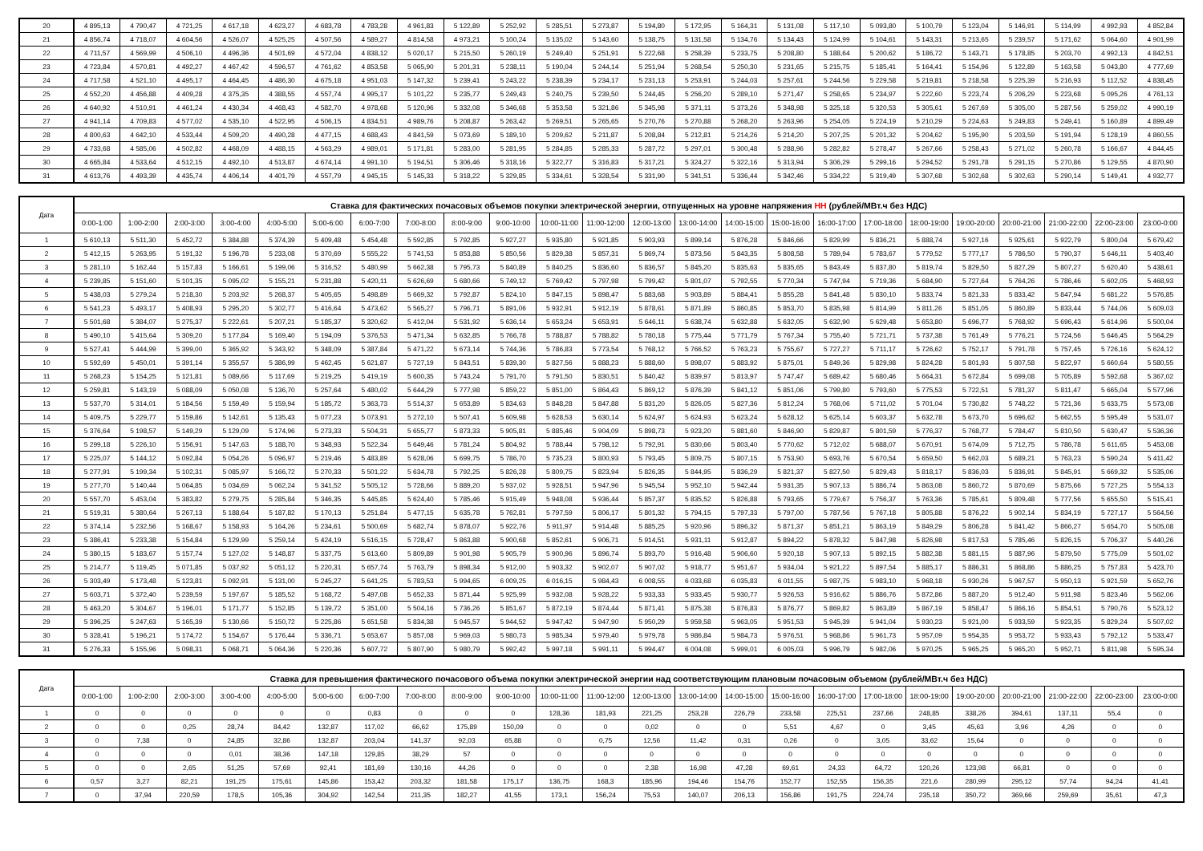| 20 | 4 895,13 | 4 790,47 | 4 721,25 | 4 617,18 | 4 623,27 | 4 683,78 | 4 783,28 | 4 961,83 | 5 122,89 | 5 252,92 | 5 285,51 | 5 273,87 | 5 194,80 | 5 172,95 | 5 164,31 | 5 131,08 | 5 117,10 | 5 093,80 | 5 100,79 | 5 123,04 | 5 146,91 | 5 114,99 | 4 992,93 | 4 852,84 |
| 21 | 4 856,74 | 4 718,07 | 4 604,56 | 4 526,07 | 4 525,25 | 4 507,56 | 4 589,27 | 4 814,58 | 4 973,21 | 5 100,24 | 5 135,02 | 5 143,60 | 5 138,75 | 5 131,58 | 5 134,76 | 5 134,43 | 5 124,99 | 5 104,61 | 5 143,31 | 5 213,65 | 5 239,57 | 5 171,62 | 5 064,60 | 4 901,99 |
| 22 | 4 711,57 | 4 569,99 | 4 506,10 | 4 496,36 | 4 501,69 | 4 572,04 | 4 838,12 | 5 020,17 | 5 215,50 | 5 260,19 | 5 249,40 | 5 251,91 | 5 222,68 | 5 258,39 | 5 233,75 | 5 208,80 | 5 188,64 | 5 200,62 | 5 186,72 | 5 143,71 | 5 178,85 | 5 203,70 | 4 992,13 | 4 842,51 |
| 23 | 4 723,84 | 4 570,81 | 4 492,27 | 4 467,42 | 4 596,57 | 4 761,62 | 4 853,58 | 5 065,90 | 5 201,31 | 5 238,11 | 5 190,04 | 5 244,14 | 5 251,94 | 5 268,54 | 5 250,30 | 5 231,65 | 5 215,75 | 5 185,41 | 5 164,41 | 5 154,96 | 5 122,89 | 5 163,58 | 5 043,80 | 4 777,69 |
| 24 | 4 717,58 | 4 521,10 | 4 495,17 | 4 464,45 | 4 486,30 | 4 675,18 | 4 951,03 | 5 147,32 | 5 239,41 | 5 243,22 | 5 238,39 | 5 234,17 | 5 231,13 | 5 253,91 | 5 244,03 | 5 257,61 | 5 244,56 | 5 229,58 | 5 219,81 | 5 218,58 | 5 225,39 | 5 216,93 | 5 112,52 | 4 838,45 |
| 25 | 4 552,20 | 4 456,88 | 4 409,28 | 4 375,35 | 4 388,55 | 4 557,74 | 4 995,17 | 5 101,22 | 5 235,77 | 5 249,43 | 5 240,75 | 5 239,50 | 5 244,45 | 5 256,20 | 5 289,10 | 5 271,47 | 5 258,65 | 5 234,97 | 5 222,60 | 5 223,74 | 5 206,29 | 5 223,68 | 5 095,26 | 4 761,13 |
| 26 | 4 640,92 | 4 510,91 | 4 461,24 | 4 430,34 | 4 468,43 | 4 582,70 | 4 978,68 | 5 120,96 | 5 332,08 | 5 346,68 | 5 353,58 | 5 321,86 | 5 345,98 | 5 371,11 | 5 373,26 | 5 348,98 | 5 325,18 | 5 320,53 | 5 305,61 | 5 267,69 | 5 305,00 | 5 287,56 | 5 259,02 | 4 990,19 |
| 27 | 4 941,14 | 4 709,83 | 4 577,02 | 4 535,10 | 4 522,95 | 4 506,15 | 4 834,51 | 4 989,76 | 5 208,87 | 5 263,42 | 5 269,51 | 5 265,65 | 5 270,76 | 5 270,88 | 5 268,20 | 5 263,96 | 5 254,05 | 5 224,19 | 5 210,29 | 5 224,63 | 5 249,83 | 5 249,41 | 5 160,89 | 4 899,49 |
| 28 | 4 800,63 | 4 642,10 | 4 533,44 | 4 509,20 | 4 490,28 | 4 477,15 | 4 688,43 | 4 841,59 | 5 073,69 | 5 189,10 | 5 209,62 | 5 211,87 | 5 208,84 | 5 212,81 | 5 214,26 | 5 214,20 | 5 207,25 | 5 201,32 | 5 204,62 | 5 195,90 | 5 203,59 | 5 191,94 | 5 128,19 | 4 860,55 |
| 29 | 4 733,68 | 4 585,06 | 4 502,82 | 4 468,09 | 4 488,15 | 4 563,29 | 4 989,01 | 5 171,81 | 5 283,00 | 5 281,95 | 5 284,85 | 5 285,33 | 5 287,72 | 5 297,01 | 5 300,48 | 5 288,96 | 5 282,82 | 5 278,47 | 5 267,66 | 5 258,43 | 5 271,02 | 5 260,78 | 5 166,67 | 4 844,45 |
| 30 | 4 665,84 | 4 533,64 | 4 512,15 | 4 492,10 | 4 513,87 | 4 674,14 | 4 991,10 | 5 194,51 | 5 306,46 | 5 318,16 | 5 322,77 | 5 316,83 | 5 317,21 | 5 324,27 | 5 322,16 | 5 313,94 | 5 306,29 | 5 299,16 | 5 294,52 | 5 291,78 | 5 291,15 | 5 270,86 | 5 129,55 | 4 870,90 |
| 31 | 4 613,76 | 4 493,39 | 4 435,74 | 4 406,14 | 4 401,79 | 4 557,79 | 4 945,15 | 5 145,33 | 5 318,22 | 5 329,85 | 5 334,61 | 5 328,54 | 5 331,90 | 5 341,51 | 5 336,44 | 5 342,46 | 5 334,22 | 5 319,49 | 5 307,68 | 5 302,68 | 5 302,63 | 5 290,14 | 5 149,41 | 4 932,77 |
| Дата | Ставка для фактических почасовых объемов покупки электрической энергии, отпущенных на уровне напряжения НН (рублей/МВт.ч без НДС) | | | | | | | | | | | | | | | | | | | | | | | |
| --- | --- | --- | --- | --- | --- | --- | --- | --- | --- | --- | --- | --- | --- | --- | --- | --- | --- | --- | --- | --- | --- | --- | --- | --- |
| | 0:00-1:00 | 1:00-2:00 | 2:00-3:00 | 3:00-4:00 | 4:00-5:00 | 5:00-6:00 | 6:00-7:00 | 7:00-8:00 | 8:00-9:00 | 9:00-10:00 | 10:00-11:00 | 11:00-12:00 | 12:00-13:00 | 13:00-14:00 | 14:00-15:00 | 15:00-16:00 | 16:00-17:00 | 17:00-18:00 | 18:00-19:00 | 19:00-20:00 | 20:00-21:00 | 21:00-22:00 | 22:00-23:00 | 23:00-0:00 |
| 1 | 5 610,13 | 5 511,30 | 5 452,72 | 5 384,88 | 5 374,39 | 5 409,48 | 5 454,48 | 5 592,85 | 5 792,85 | 5 927,27 | 5 935,80 | 5 921,85 | 5 903,93 | 5 899,14 | 5 876,28 | 5 846,66 | 5 829,99 | 5 836,21 | 5 888,74 | 5 927,16 | 5 925,61 | 5 922,79 | 5 800,04 | 5 679,42 |
| 2 | 5 412,15 | 5 263,95 | 5 191,32 | 5 196,78 | 5 233,08 | 5 370,69 | 5 555,22 | 5 741,53 | 5 853,88 | 5 850,56 | 5 829,38 | 5 857,31 | 5 869,74 | 5 873,56 | 5 843,35 | 5 808,58 | 5 789,94 | 5 783,67 | 5 779,52 | 5 777,17 | 5 786,50 | 5 790,37 | 5 646,11 | 5 403,40 |
| 3 | 5 281,10 | 5 162,44 | 5 157,83 | 5 166,61 | 5 199,06 | 5 316,52 | 5 480,99 | 5 662,38 | 5 795,73 | 5 840,89 | 5 840,25 | 5 836,60 | 5 836,57 | 5 845,20 | 5 835,63 | 5 835,65 | 5 843,49 | 5 837,80 | 5 819,74 | 5 829,50 | 5 827,29 | 5 807,27 | 5 620,40 | 5 438,61 |
| 4 | 5 239,85 | 5 151,60 | 5 101,35 | 5 095,02 | 5 155,21 | 5 231,88 | 5 420,11 | 5 626,69 | 5 680,66 | 5 749,12 | 5 769,42 | 5 797,98 | 5 799,42 | 5 801,07 | 5 792,55 | 5 770,34 | 5 747,94 | 5 719,36 | 5 684,90 | 5 727,64 | 5 764,26 | 5 786,46 | 5 602,05 | 5 468,93 |
| 5 | 5 438,03 | 5 279,24 | 5 218,30 | 5 203,92 | 5 268,37 | 5 405,65 | 5 498,89 | 5 669,32 | 5 792,87 | 5 824,10 | 5 847,15 | 5 898,47 | 5 883,68 | 5 903,89 | 5 884,41 | 5 855,28 | 5 841,48 | 5 830,10 | 5 833,74 | 5 821,33 | 5 833,42 | 5 847,94 | 5 681,22 | 5 576,85 |
| 6 | 5 541,23 | 5 493,17 | 5 408,93 | 5 295,20 | 5 302,77 | 5 416,64 | 5 473,62 | 5 565,27 | 5 796,71 | 5 891,06 | 5 932,91 | 5 912,19 | 5 878,61 | 5 871,89 | 5 860,85 | 5 853,70 | 5 835,98 | 5 814,99 | 5 811,26 | 5 851,05 | 5 860,89 | 5 833,44 | 5 744,06 | 5 609,03 |
| 7 | 5 501,68 | 5 384,07 | 5 275,37 | 5 222,61 | 5 207,21 | 5 185,37 | 5 320,62 | 5 412,04 | 5 531,92 | 5 636,14 | 5 653,24 | 5 653,91 | 5 646,11 | 5 638,74 | 5 632,88 | 5 632,05 | 5 632,90 | 5 629,48 | 5 653,80 | 5 696,77 | 5 768,92 | 5 696,43 | 5 614,96 | 5 500,04 |
| 8 | 5 490,10 | 5 415,64 | 5 309,20 | 5 177,84 | 5 169,40 | 5 194,09 | 5 376,53 | 5 471,34 | 5 632,85 | 5 766,78 | 5 788,87 | 5 788,82 | 5 780,18 | 5 775,44 | 5 771,79 | 5 767,34 | 5 755,40 | 5 721,71 | 5 737,38 | 5 761,49 | 5 776,21 | 5 724,56 | 5 646,45 | 5 564,29 |
| 9 | 5 527,41 | 5 444,99 | 5 399,00 | 5 365,92 | 5 343,92 | 5 348,09 | 5 387,84 | 5 471,22 | 5 673,14 | 5 744,36 | 5 786,83 | 5 773,54 | 5 768,12 | 5 766,52 | 5 763,23 | 5 755,67 | 5 727,27 | 5 711,17 | 5 726,62 | 5 752,17 | 5 791,78 | 5 757,45 | 5 726,16 | 5 624,12 |
| 10 | 5 592,69 | 5 450,01 | 5 391,14 | 5 355,57 | 5 386,99 | 5 462,45 | 5 621,87 | 5 727,19 | 5 843,51 | 5 839,30 | 5 827,56 | 5 888,23 | 5 888,60 | 5 898,07 | 5 883,92 | 5 875,01 | 5 849,36 | 5 829,98 | 5 824,28 | 5 801,93 | 5 807,58 | 5 822,97 | 5 660,64 | 5 580,55 |
| 11 | 5 268,23 | 5 154,25 | 5 121,81 | 5 089,66 | 5 117,69 | 5 219,25 | 5 419,19 | 5 600,35 | 5 743,24 | 5 791,70 | 5 791,50 | 5 830,51 | 5 840,42 | 5 839,97 | 5 813,97 | 5 747,47 | 5 689,42 | 5 680,46 | 5 664,31 | 5 672,84 | 5 699,08 | 5 705,89 | 5 592,68 | 5 367,02 |
| 12 | 5 259,81 | 5 143,19 | 5 088,09 | 5 050,08 | 5 136,70 | 5 257,64 | 5 480,02 | 5 644,29 | 5 777,98 | 5 859,22 | 5 851,00 | 5 864,43 | 5 869,12 | 5 876,39 | 5 841,12 | 5 851,06 | 5 799,80 | 5 793,60 | 5 775,53 | 5 722,51 | 5 781,37 | 5 811,47 | 5 665,04 | 5 577,96 |
| 13 | 5 537,70 | 5 314,01 | 5 184,56 | 5 159,49 | 5 159,94 | 5 185,72 | 5 363,73 | 5 514,37 | 5 653,89 | 5 834,63 | 5 848,28 | 5 847,88 | 5 831,20 | 5 826,05 | 5 827,36 | 5 812,24 | 5 768,06 | 5 711,02 | 5 701,04 | 5 730,82 | 5 748,22 | 5 721,36 | 5 633,75 | 5 573,08 |
| 14 | 5 409,75 | 5 229,77 | 5 159,86 | 5 142,61 | 5 135,43 | 5 077,23 | 5 073,91 | 5 272,10 | 5 507,41 | 5 609,98 | 5 628,53 | 5 630,14 | 5 624,97 | 5 624,93 | 5 623,24 | 5 628,12 | 5 625,14 | 5 603,37 | 5 632,78 | 5 673,70 | 5 696,62 | 5 662,55 | 5 595,49 | 5 531,07 |
| 15 | 5 376,64 | 5 198,57 | 5 149,29 | 5 129,09 | 5 174,96 | 5 273,33 | 5 504,31 | 5 655,77 | 5 873,33 | 5 905,81 | 5 885,46 | 5 904,09 | 5 898,73 | 5 923,20 | 5 881,60 | 5 846,90 | 5 829,87 | 5 801,59 | 5 776,37 | 5 768,77 | 5 784,47 | 5 810,50 | 5 630,47 | 5 536,36 |
| 16 | 5 299,18 | 5 226,10 | 5 156,91 | 5 147,63 | 5 188,70 | 5 348,93 | 5 522,34 | 5 649,46 | 5 781,24 | 5 804,92 | 5 788,44 | 5 798,12 | 5 792,91 | 5 830,66 | 5 803,40 | 5 770,62 | 5 712,02 | 5 688,07 | 5 670,91 | 5 674,09 | 5 712,75 | 5 786,78 | 5 611,65 | 5 453,08 |
| 17 | 5 225,07 | 5 144,12 | 5 092,84 | 5 054,26 | 5 096,97 | 5 219,46 | 5 483,89 | 5 628,06 | 5 699,75 | 5 786,70 | 5 735,23 | 5 800,93 | 5 793,45 | 5 809,75 | 5 807,15 | 5 753,90 | 5 693,76 | 5 670,54 | 5 659,50 | 5 662,03 | 5 689,21 | 5 763,23 | 5 590,24 | 5 411,42 |
| 18 | 5 277,91 | 5 199,34 | 5 102,31 | 5 085,97 | 5 166,72 | 5 270,33 | 5 501,22 | 5 634,78 | 5 792,25 | 5 826,28 | 5 809,75 | 5 823,94 | 5 826,35 | 5 844,95 | 5 836,29 | 5 821,37 | 5 827,50 | 5 829,43 | 5 818,17 | 5 836,03 | 5 836,91 | 5 845,91 | 5 669,32 | 5 535,06 |
| 19 | 5 277,70 | 5 140,44 | 5 064,85 | 5 034,69 | 5 062,24 | 5 341,52 | 5 505,12 | 5 728,66 | 5 889,20 | 5 937,02 | 5 928,51 | 5 947,96 | 5 945,54 | 5 952,10 | 5 942,44 | 5 931,35 | 5 907,13 | 5 886,74 | 5 863,08 | 5 860,72 | 5 870,69 | 5 875,66 | 5 727,25 | 5 554,13 |
| 20 | 5 557,70 | 5 453,04 | 5 383,82 | 5 279,75 | 5 285,84 | 5 346,35 | 5 445,85 | 5 624,40 | 5 785,46 | 5 915,49 | 5 948,08 | 5 936,44 | 5 857,37 | 5 835,52 | 5 826,88 | 5 793,65 | 5 779,67 | 5 756,37 | 5 763,36 | 5 785,61 | 5 809,48 | 5 777,56 | 5 655,50 | 5 515,41 |
| 21 | 5 519,31 | 5 380,64 | 5 267,13 | 5 188,64 | 5 187,82 | 5 170,13 | 5 251,84 | 5 477,15 | 5 635,78 | 5 762,81 | 5 797,59 | 5 806,17 | 5 801,32 | 5 794,15 | 5 797,33 | 5 797,00 | 5 787,56 | 5 767,18 | 5 805,88 | 5 876,22 | 5 902,14 | 5 834,19 | 5 727,17 | 5 564,56 |
| 22 | 5 374,14 | 5 232,56 | 5 168,67 | 5 158,93 | 5 164,26 | 5 234,61 | 5 500,69 | 5 682,74 | 5 878,07 | 5 922,76 | 5 911,97 | 5 914,48 | 5 885,25 | 5 920,96 | 5 896,32 | 5 871,37 | 5 851,21 | 5 863,19 | 5 849,29 | 5 806,28 | 5 841,42 | 5 866,27 | 5 654,70 | 5 505,08 |
| 23 | 5 386,41 | 5 233,38 | 5 154,84 | 5 129,99 | 5 259,14 | 5 424,19 | 5 516,15 | 5 728,47 | 5 863,88 | 5 900,68 | 5 852,61 | 5 906,71 | 5 914,51 | 5 931,11 | 5 912,87 | 5 894,22 | 5 878,32 | 5 847,98 | 5 826,98 | 5 817,53 | 5 785,46 | 5 826,15 | 5 706,37 | 5 440,26 |
| 24 | 5 380,15 | 5 183,67 | 5 157,74 | 5 127,02 | 5 148,87 | 5 337,75 | 5 613,60 | 5 809,89 | 5 901,98 | 5 905,79 | 5 900,96 | 5 896,74 | 5 893,70 | 5 916,48 | 5 906,60 | 5 920,18 | 5 907,13 | 5 892,15 | 5 882,38 | 5 881,15 | 5 887,96 | 5 879,50 | 5 775,09 | 5 501,02 |
| 25 | 5 214,77 | 5 119,45 | 5 071,85 | 5 037,92 | 5 051,12 | 5 220,31 | 5 657,74 | 5 763,79 | 5 898,34 | 5 912,00 | 5 903,32 | 5 902,07 | 5 907,02 | 5 918,77 | 5 951,67 | 5 934,04 | 5 921,22 | 5 897,54 | 5 885,17 | 5 886,31 | 5 868,86 | 5 886,25 | 5 757,83 | 5 423,70 |
| 26 | 5 303,49 | 5 173,48 | 5 123,81 | 5 092,91 | 5 131,00 | 5 245,27 | 5 641,25 | 5 783,53 | 5 994,65 | 6 009,25 | 6 016,15 | 5 984,43 | 6 008,55 | 6 033,68 | 6 035,83 | 6 011,55 | 5 987,75 | 5 983,10 | 5 968,18 | 5 930,26 | 5 967,57 | 5 950,13 | 5 921,59 | 5 652,76 |
| 27 | 5 603,71 | 5 372,40 | 5 239,59 | 5 197,67 | 5 185,52 | 5 168,72 | 5 497,08 | 5 652,33 | 5 871,44 | 5 925,99 | 5 932,08 | 5 928,22 | 5 933,33 | 5 933,45 | 5 930,77 | 5 926,53 | 5 916,62 | 5 886,76 | 5 872,86 | 5 887,20 | 5 912,40 | 5 911,98 | 5 823,46 | 5 562,06 |
| 28 | 5 463,20 | 5 304,67 | 5 196,01 | 5 171,77 | 5 152,85 | 5 139,72 | 5 351,00 | 5 504,16 | 5 736,26 | 5 851,67 | 5 872,19 | 5 874,44 | 5 871,41 | 5 875,38 | 5 876,83 | 5 876,77 | 5 869,82 | 5 863,89 | 5 867,19 | 5 858,47 | 5 866,16 | 5 854,51 | 5 790,76 | 5 523,12 |
| 29 | 5 396,25 | 5 247,63 | 5 165,39 | 5 130,66 | 5 150,72 | 5 225,86 | 5 651,58 | 5 834,38 | 5 945,57 | 5 944,52 | 5 947,42 | 5 947,90 | 5 950,29 | 5 959,58 | 5 963,05 | 5 951,53 | 5 945,39 | 5 941,04 | 5 930,23 | 5 921,00 | 5 933,59 | 5 923,35 | 5 829,24 | 5 507,02 |
| 30 | 5 328,41 | 5 196,21 | 5 174,72 | 5 154,67 | 5 176,44 | 5 336,71 | 5 653,67 | 5 857,08 | 5 969,03 | 5 980,73 | 5 985,34 | 5 979,40 | 5 979,78 | 5 986,84 | 5 984,73 | 5 976,51 | 5 968,86 | 5 961,73 | 5 957,09 | 5 954,35 | 5 953,72 | 5 933,43 | 5 792,12 | 5 533,47 |
| 31 | 5 276,33 | 5 155,96 | 5 098,31 | 5 068,71 | 5 064,36 | 5 220,36 | 5 607,72 | 5 807,90 | 5 980,79 | 5 992,42 | 5 997,18 | 5 991,11 | 5 994,47 | 6 004,08 | 5 999,01 | 6 005,03 | 5 996,79 | 5 982,06 | 5 970,25 | 5 965,25 | 5 965,20 | 5 952,71 | 5 811,98 | 5 595,34 |
| Дата | Ставка для превышения фактического почасового объема покупки электрической энергии над соответствующим плановым почасовым объемом (рублей/МВт.ч без НДС) | | | | | | | | | | | | | | | | | | | | | | | |
| --- | --- | --- | --- | --- | --- | --- | --- | --- | --- | --- | --- | --- | --- | --- | --- | --- | --- | --- | --- | --- | --- | --- | --- | --- |
| | 0:00-1:00 | 1:00-2:00 | 2:00-3:00 | 3:00-4:00 | 4:00-5:00 | 5:00-6:00 | 6:00-7:00 | 7:00-8:00 | 8:00-9:00 | 9:00-10:00 | 10:00-11:00 | 11:00-12:00 | 12:00-13:00 | 13:00-14:00 | 14:00-15:00 | 15:00-16:00 | 16:00-17:00 | 17:00-18:00 | 18:00-19:00 | 19:00-20:00 | 20:00-21:00 | 21:00-22:00 | 22:00-23:00 | 23:00-0:00 |
| 1 | 0 | 0 | 0 | 0 | 0 | 0 | 0,83 | 0 | 0 | 0 | 128,36 | 181,93 | 221,25 | 253,28 | 226,79 | 233,58 | 225,51 | 237,66 | 248,85 | 338,26 | 394,61 | 137,11 | 55,4 | 0 |
| 2 | 0 | 0 | 0,25 | 28,74 | 84,42 | 132,87 | 117,02 | 66,62 | 175,89 | 150,09 | 0 | 0 | 0,02 | 0 | 0 | 5,51 | 4,67 | 0 | 3,45 | 45,63 | 3,96 | 4,26 | 0 | 0 |
| 3 | 0 | 7,38 | 0 | 24,85 | 32,86 | 132,87 | 203,04 | 141,37 | 92,03 | 65,88 | 0 | 0,75 | 12,56 | 11,42 | 0,31 | 0,26 | 0 | 3,05 | 33,62 | 15,64 | 0 | 0 | 0 | 0 |
| 4 | 0 | 0 | 0 | 0,01 | 38,36 | 147,18 | 129,85 | 38,29 | 57 | 0 | 0 | 0 | 0 | 0 | 0 | 0 | 0 | 0 | 0 | 0 | 0 | 0 | 0 | 0 |
| 5 | 0 | 0 | 2,65 | 51,25 | 57,69 | 92,41 | 181,69 | 130,16 | 44,26 | 0 | 0 | 0 | 2,38 | 16,98 | 47,28 | 69,61 | 24,33 | 64,72 | 120,26 | 123,98 | 66,81 | 0 | 0 | 0 |
| 6 | 0,57 | 3,27 | 82,21 | 191,25 | 175,61 | 145,86 | 153,42 | 203,32 | 181,58 | 175,17 | 136,75 | 168,3 | 185,96 | 194,46 | 154,76 | 152,77 | 152,55 | 156,35 | 221,6 | 280,99 | 295,12 | 57,74 | 94,24 | 41,41 |
| 7 | 0 | 37,94 | 220,59 | 178,5 | 105,36 | 304,92 | 142,54 | 211,35 | 182,27 | 41,55 | 173,1 | 156,24 | 75,53 | 140,07 | 206,13 | 156,86 | 191,75 | 224,74 | 235,18 | 350,72 | 369,66 | 259,69 | 35,61 | 47,3 |